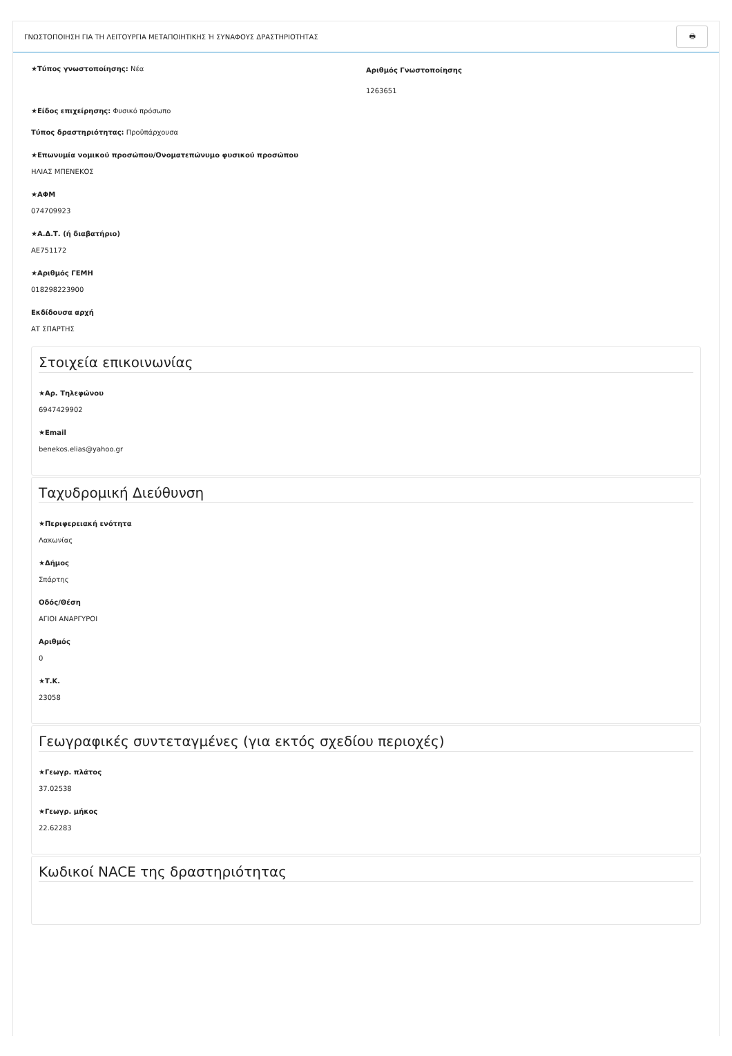ΓΝΩΣΤΟΠΟΙΗΣΗ ΓΙΑ ΤΗ ΛΕΙΤΟΥΡΓΙΑ ΜΕΤΑΠΟΙΗΤΙΚΗΣ Ή ΣΥΝΑΦΟΥΣ ΔΡΑΣΤΗΡΙΟΤΗΤΑΣ 🖶
★Τύπος γνωστοποίησης: Νέα
★Είδος επιχείρησης: Φυσικό πρόσωπο
Τύπος δραστηριότητας: Προϋπάρχουσα
★Επωνυμία νομικού προσώπου/Ονοματεπώνυμο φυσικού προσώπου
ΗΛΙΑΣ ΜΠΕΝΕΚΟΣ
★ΑΦΜ
074709923
★Α.Δ.Τ. (ή διαβατήριο)
ΑΕ751172
★Αριθμός ΓΕΜΗ
018298223900
Εκδίδουσα αρχή
ΑΤ ΣΠΑΡΤΗΣ
Αριθμός Γνωστοποίησης
1263651
Στοιχεία επικοινωνίας
★Αρ. Τηλεφώνου
6947429902
★Email
benekos.elias@yahoo.gr
Ταχυδρομική Διεύθυνση
★Περιφερειακή ενότητα
Λακωνίας
★Δήμος
Σπάρτης
Οδός/Θέση
ΑΓΙΟΙ ΑΝΑΡΓΥΡΟΙ
Αριθμός
0
★Τ.Κ.
23058
Γεωγραφικές συντεταγμένες (για εκτός σχεδίου περιοχές)
★Γεωγρ. πλάτος
37.02538
★Γεωγρ. μήκος
22.62283
Κωδικοί NACE της δραστηριότητας